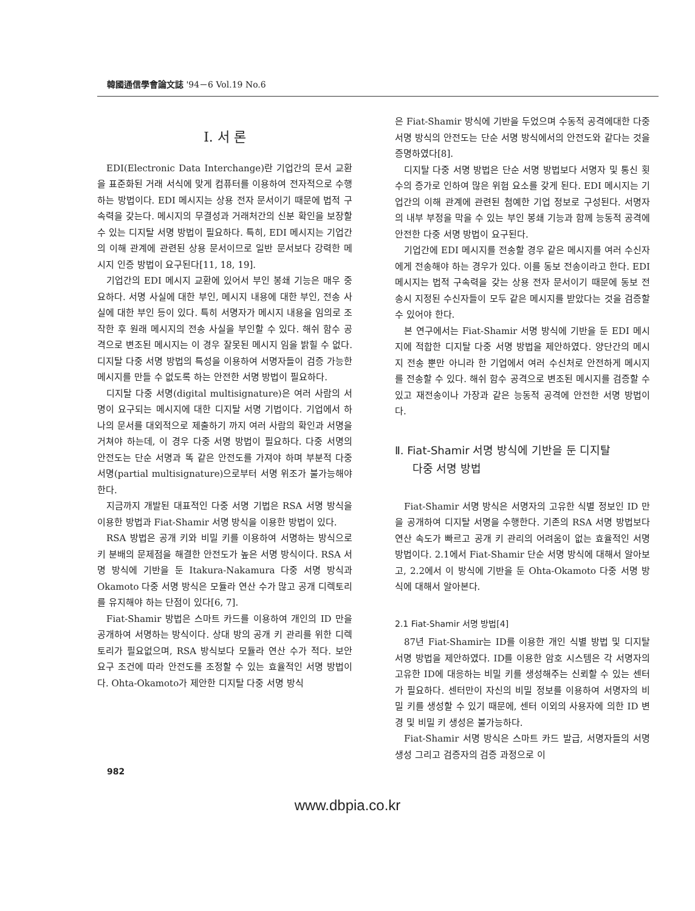韓國通信學會論文誌 '94－6 Vol.19 No.6
Ⅰ. 서 론
EDI(Electronic Data Interchange)란 기업간의 문서 교환을 표준화된 거래 서식에 맞게 컴퓨터를 이용하여 전자적으로 수행하는 방법이다. EDI 메시지는 상용 전자 문서이기 때문에 법적 구속력을 갖는다. 메시지의 무결성과 거래처간의 신분 확인을 보장할 수 있는 디지탈 서명 방법이 필요하다. 특히, EDI 메시지는 기업간의 이해 관계에 관련된 상용 문서이므로 일반 문서보다 강력한 메시지 인증 방법이 요구된다[11, 18, 19].
기업간의 EDI 메시지 교환에 있어서 부인 봉쇄 기능은 매우 중요하다. 서명 사실에 대한 부인, 메시지 내용에 대한 부인, 전송 사실에 대한 부인 등이 있다. 특히 서명자가 메시지 내용을 임의로 조작한 후 원래 메시지의 전송 사실을 부인할 수 있다. 해쉬 함수 공격으로 변조된 메시지는 이 경우 잘못된 메시지 임을 밝힐 수 없다. 디지탈 다중 서명 방법의 특성을 이용하여 서명자들이 검증 가능한 메시지를 만들 수 없도록 하는 안전한 서명 방법이 필요하다.
디지탈 다중 서명(digital multisignature)은 여러 사람의 서명이 요구되는 메시지에 대한 디지탈 서명 기법이다. 기업에서 하나의 문서를 대외적으로 제출하기 까지 여러 사람의 확인과 서명을 거쳐야 하는데, 이 경우 다중 서명 방법이 필요하다. 다중 서명의 안전도는 단순 서명과 똑 같은 안전도를 가져야 하며 부분적 다중 서명(partial multisignature)으로부터 서명 위조가 불가능해야 한다.
지금까지 개발된 대표적인 다중 서명 기법은 RSA 서명 방식을 이용한 방법과 Fiat-Shamir 서명 방식을 이용한 방법이 있다.
RSA 방법은 공개 키와 비밀 키를 이용하여 서명하는 방식으로 키 분배의 문제점을 해결한 안전도가 높은 서명 방식이다. RSA 서명 방식에 기반을 둔 Itakura-Nakamura 다중 서명 방식과 Okamoto 다중 서명 방식은 모듈라 연산 수가 많고 공개 디렉토리를 유지해야 하는 단점이 있다[6, 7].
Fiat-Shamir 방법은 스마트 카드를 이용하여 개인의 ID 만을 공개하여 서명하는 방식이다. 상대 방의 공개 키 관리를 위한 디렉토리가 필요없으며, RSA 방식보다 모듈라 연산 수가 적다. 보안 요구 조건에 따라 안전도를 조정할 수 있는 효율적인 서명 방법이다. Ohta-Okamoto가 제안한 디지탈 다중 서명 방식
은 Fiat-Shamir 방식에 기반을 두었으며 수동적 공격에대한 다중 서명 방식의 안전도는 단순 서명 방식에서의 안전도와 같다는 것을 증명하였다[8].
디지탈 다중 서명 방법은 단순 서명 방법보다 서명자 및 통신 횟수의 증가로 인하여 많은 위험 요소를 갖게 된다. EDI 메시지는 기업간의 이해 관계에 관련된 첨예한 기업 정보로 구성된다. 서명자의 내부 부정을 막을 수 있는 부인 봉쇄 기능과 함께 능동적 공격에 안전한 다중 서명 방법이 요구된다.
기업간에 EDI 메시지를 전송할 경우 같은 메시지를 여러 수신자에게 전송해야 하는 경우가 있다. 이를 동보 전송이라고 한다. EDI 메시지는 법적 구속력을 갖는 상용 전자 문서이기 때문에 동보 전송시 지정된 수신자들이 모두 같은 메시지를 받았다는 것을 검증할 수 있어야 한다.
본 연구에서는 Fiat-Shamir 서명 방식에 기반을 둔 EDI 메시지에 적합한 디지탈 다중 서명 방법을 제안하였다. 양단간의 메시지 전송 뿐만 아니라 한 기업에서 여러 수신처로 안전하게 메시지를 전송할 수 있다. 해쉬 함수 공격으로 변조된 메시지를 검증할 수 있고 재전송이나 가장과 같은 능동적 공격에 안전한 서명 방법이다.
Ⅱ. Fiat-Shamir 서명 방식에 기반을 둔 디지탈
다중 서명 방법
Fiat-Shamir 서명 방식은 서명자의 고유한 식별 정보인 ID 만을 공개하여 디지탈 서명을 수행한다. 기존의 RSA 서명 방법보다 연산 속도가 빠르고 공개 키 관리의 어려움이 없는 효율적인 서명 방법이다. 2.1에서 Fiat-Shamir 단순 서명 방식에 대해서 알아보고, 2.2에서 이 방식에 기반을 둔 Ohta-Okamoto 다중 서명 방식에 대해서 알아본다.
2.1 Fiat-Shamir 서명 방법[4]
87년 Fiat-Shamir는 ID를 이용한 개인 식별 방법 및 디지탈 서명 방법을 제안하였다. ID를 이용한 암호 시스템은 각 서명자의 고유한 ID에 대응하는 비밀 키를 생성해주는 신뢰할 수 있는 센터가 필요하다. 센터만이 자신의 비밀 정보를 이용하여 서명자의 비밀 키를 생성할 수 있기 때문에, 센터 이외의 사용자에 의한 ID 변경 및 비밀 키 생성은 불가능하다.
Fiat-Shamir 서명 방식은 스마트 카드 발급, 서명자들의 서명 생성 그리고 검증자의 검증 과정으로 이
982
www.dbpia.co.kr